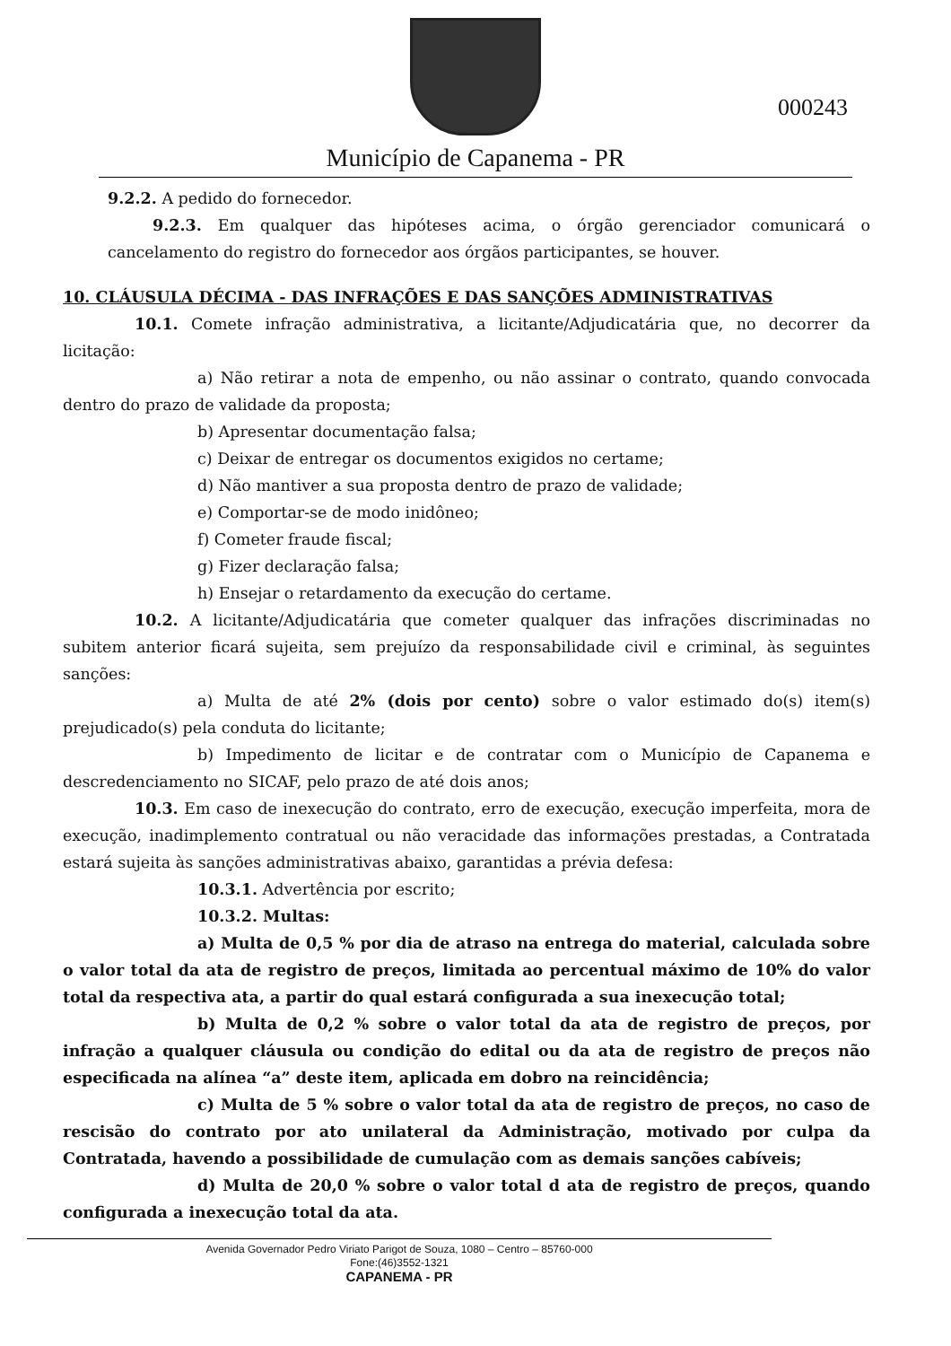Município de Capanema - PR
000243
9.2.2. A pedido do fornecedor.
9.2.3. Em qualquer das hipóteses acima, o órgão gerenciador comunicará o cancelamento do registro do fornecedor aos órgãos participantes, se houver.
10. CLÁUSULA DÉCIMA - DAS INFRAÇÕES E DAS SANÇÕES ADMINISTRATIVAS
10.1. Comete infração administrativa, a licitante/Adjudicatária que, no decorrer da licitação:
a) Não retirar a nota de empenho, ou não assinar o contrato, quando convocada dentro do prazo de validade da proposta;
b) Apresentar documentação falsa;
c) Deixar de entregar os documentos exigidos no certame;
d) Não mantiver a sua proposta dentro de prazo de validade;
e) Comportar-se de modo inidôneo;
f) Cometer fraude fiscal;
g) Fizer declaração falsa;
h) Ensejar o retardamento da execução do certame.
10.2. A licitante/Adjudicatária que cometer qualquer das infrações discriminadas no subitem anterior ficará sujeita, sem prejuízo da responsabilidade civil e criminal, às seguintes sanções:
a) Multa de até 2% (dois por cento) sobre o valor estimado do(s) item(s) prejudicado(s) pela conduta do licitante;
b) Impedimento de licitar e de contratar com o Município de Capanema e descredenciamento no SICAF, pelo prazo de até dois anos;
10.3. Em caso de inexecução do contrato, erro de execução, execução imperfeita, mora de execução, inadimplemento contratual ou não veracidade das informações prestadas, a Contratada estará sujeita às sanções administrativas abaixo, garantidas a prévia defesa:
10.3.1. Advertência por escrito;
10.3.2. Multas:
a) Multa de 0,5 % por dia de atraso na entrega do material, calculada sobre o valor total da ata de registro de preços, limitada ao percentual máximo de 10% do valor total da respectiva ata, a partir do qual estará configurada a sua inexecução total;
b) Multa de 0,2 % sobre o valor total da ata de registro de preços, por infração a qualquer cláusula ou condição do edital ou da ata de registro de preços não especificada na alínea “a” deste item, aplicada em dobro na reincidência;
c) Multa de 5 % sobre o valor total da ata de registro de preços, no caso de rescisão do contrato por ato unilateral da Administração, motivado por culpa da Contratada, havendo a possibilidade de cumulação com as demais sanções cabíveis;
d) Multa de 20,0 % sobre o valor total d ata de registro de preços, quando configurada a inexecução total da ata.
Avenida Governador Pedro Viriato Parigot de Souza, 1080 – Centro – 85760-000
Fone:(46)3552-1321
CAPANEMA - PR